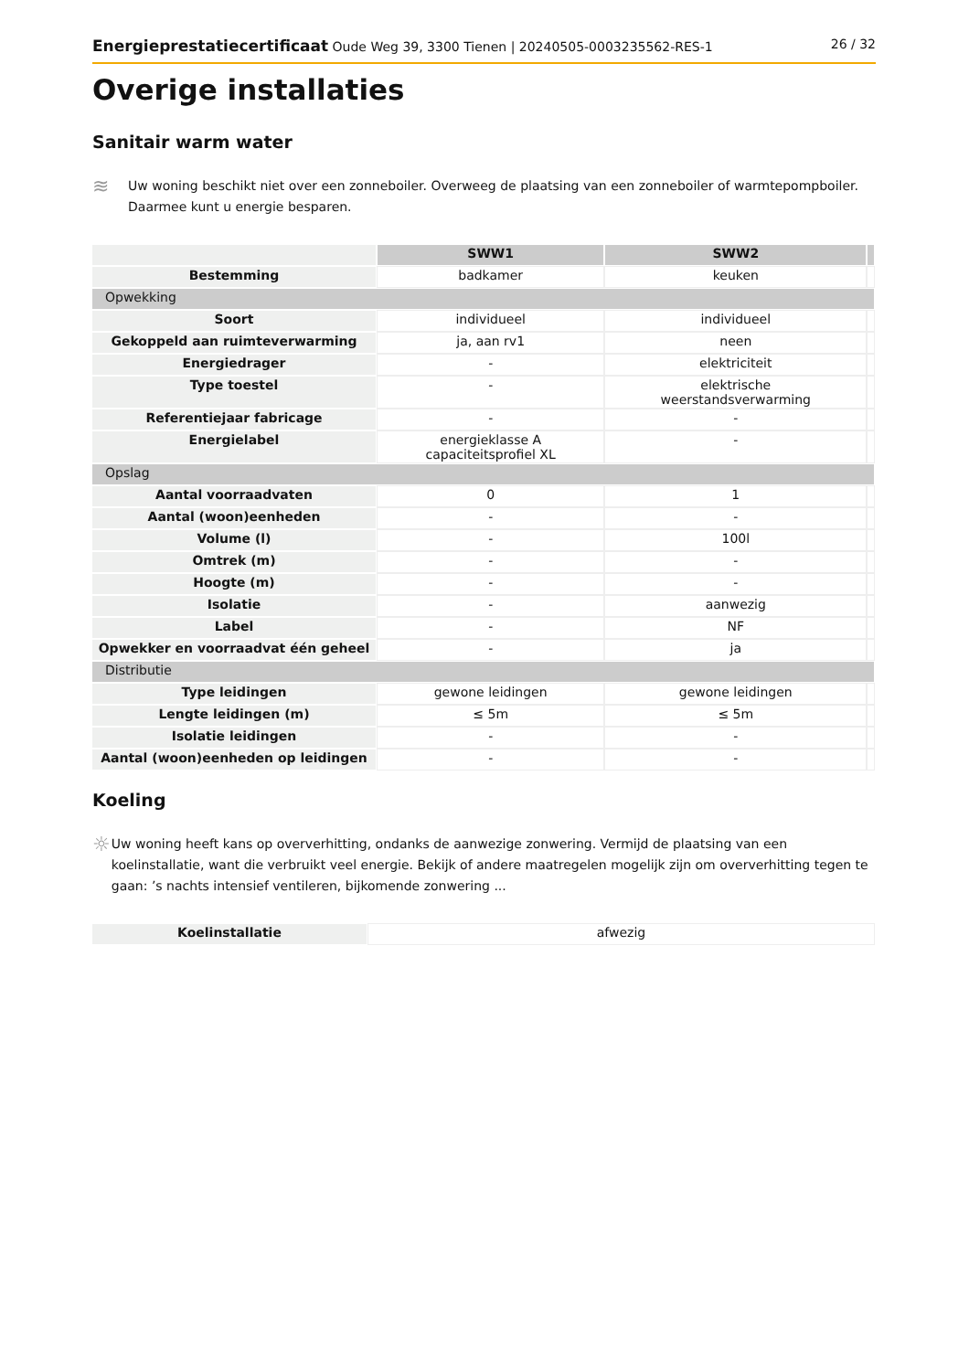Energieprestatiecertificaat Oude Weg 39, 3300 Tienen | 20240505-0003235562-RES-1 26 / 32
Overige installaties
Sanitair warm water
≋
Uw woning beschikt niet over een zonneboiler. Overweeg de plaatsing van een zonneboiler of warmtepompboiler. Daarmee kunt u energie besparen.
| | SWW1 | SWW2 | |
| Bestemming | badkamer | keuken | |
| Opwekking | | | |
| Soort | individueel | individueel | |
| Gekoppeld aan ruimteverwarming | ja, aan rv1 | neen | |
| Energiedrager | - | elektriciteit | |
| Type toestel | - | elektrische weerstandsverwarming | |
| Referentiejaar fabricage | - | - | |
| Energielabel | energieklasse A capaciteitsprofiel XL | - | |
| Opslag | | | |
| Aantal voorraadvaten | 0 | 1 | |
| Aantal (woon)eenheden | - | - | |
| Volume (l) | - | 100l | |
| Omtrek (m) | - | - | |
| Hoogte (m) | - | - | |
| Isolatie | - | aanwezig | |
| Label | - | NF | |
| Opwekker en voorraadvat één geheel | - | ja | |
| Distributie | | | |
| Type leidingen | gewone leidingen | gewone leidingen | |
| Lengte leidingen (m) | ≤ 5m | ≤ 5m | |
| Isolatie leidingen | - | - | |
| Aantal (woon)eenheden op leidingen | - | - | |
Koeling
☼
Uw woning heeft kans op oververhitting, ondanks de aanwezige zonwering. Vermijd de plaatsing van een koelinstallatie, want die verbruikt veel energie. Bekijk of andere maatregelen mogelijk zijn om oververhitting tegen te gaan: ’s nachts intensief ventileren, bijkomende zonwering ...
| Koelinstallatie | afwezig |